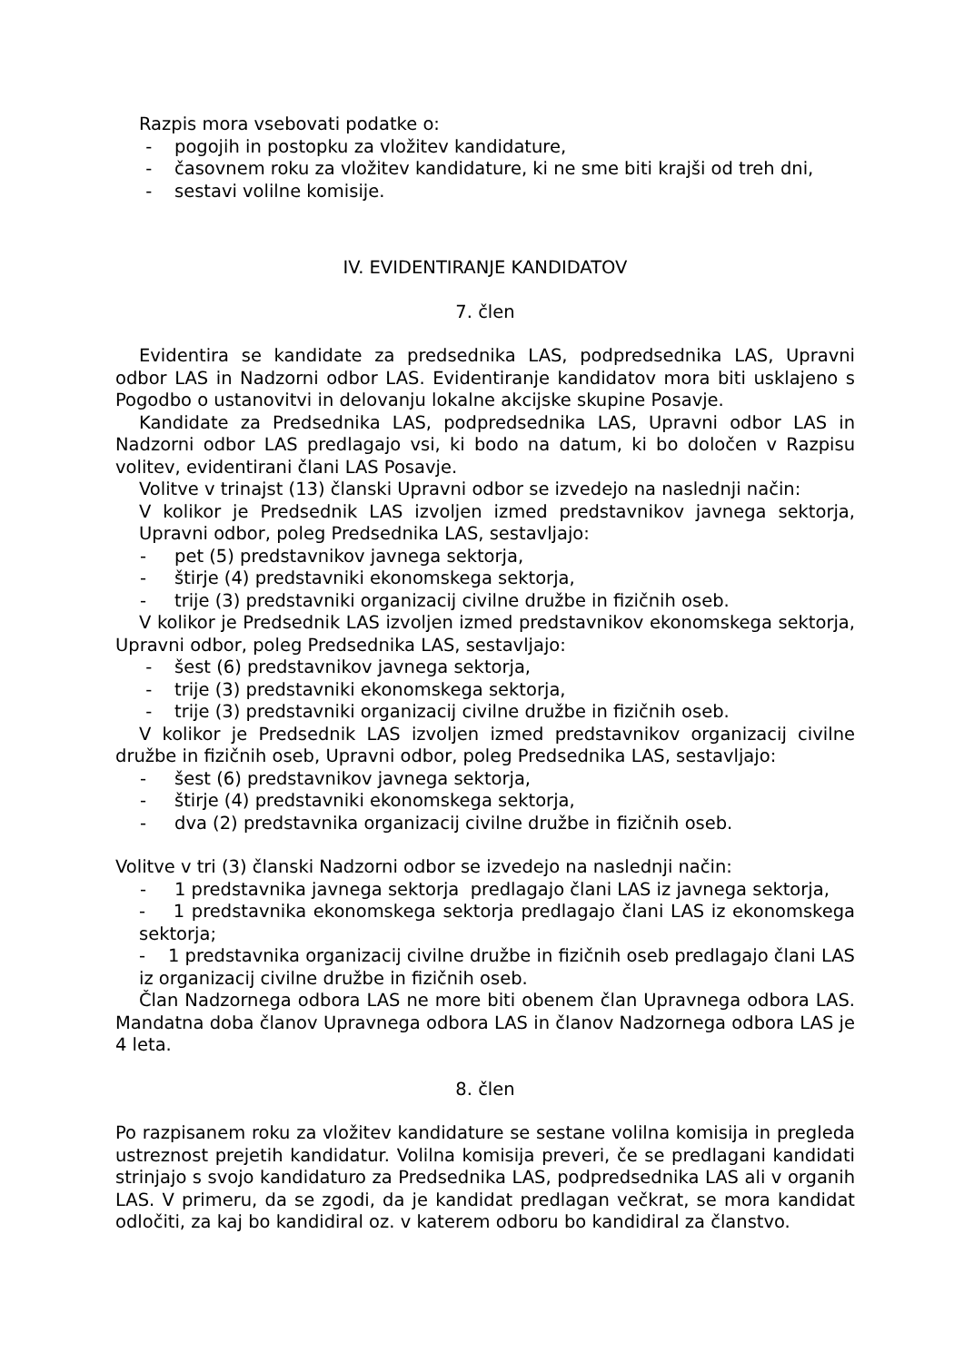Razpis mora vsebovati podatke o:
- pogojih in postopku za vložitev kandidature,
- časovnem roku za vložitev kandidature, ki ne sme biti krajši od treh dni,
- sestavi volilne komisije.
IV. EVIDENTIRANJE KANDIDATOV
7. člen
Evidentira se kandidate za predsednika LAS, podpredsednika LAS, Upravni odbor LAS in Nadzorni odbor LAS. Evidentiranje kandidatov mora biti usklajeno s Pogodbo o ustanovitvi in delovanju lokalne akcijske skupine Posavje.
Kandidate za Predsednika LAS, podpredsednika LAS, Upravni odbor LAS in Nadzorni odbor LAS predlagajo vsi, ki bodo na datum, ki bo določen v Razpisu volitev, evidentirani člani LAS Posavje.
Volitve v trinajst (13) članski Upravni odbor se izvedejo na naslednji način:
V kolikor je Predsednik LAS izvoljen izmed predstavnikov javnega sektorja, Upravni odbor, poleg Predsednika LAS, sestavljajo:
- pet (5) predstavnikov javnega sektorja,
- štirje (4) predstavniki ekonomskega sektorja,
- trije (3) predstavniki organizacij civilne družbe in fizičnih oseb.
V kolikor je Predsednik LAS izvoljen izmed predstavnikov ekonomskega sektorja, Upravni odbor, poleg Predsednika LAS, sestavljajo:
- šest (6) predstavnikov javnega sektorja,
- trije (3) predstavniki ekonomskega sektorja,
- trije (3) predstavniki organizacij civilne družbe in fizičnih oseb.
V kolikor je Predsednik LAS izvoljen izmed predstavnikov organizacij civilne družbe in fizičnih oseb, Upravni odbor, poleg Predsednika LAS, sestavljajo:
- šest (6) predstavnikov javnega sektorja,
- štirje (4) predstavniki ekonomskega sektorja,
- dva (2) predstavnika organizacij civilne družbe in fizičnih oseb.
Volitve v tri (3) članski Nadzorni odbor se izvedejo na naslednji način:
- 1 predstavnika javnega sektorja predlagajo člani LAS iz javnega sektorja,
- 1 predstavnika ekonomskega sektorja predlagajo člani LAS iz ekonomskega sektorja;
- 1 predstavnika organizacij civilne družbe in fizičnih oseb predlagajo člani LAS iz organizacij civilne družbe in fizičnih oseb.
Član Nadzornega odbora LAS ne more biti obenem član Upravnega odbora LAS. Mandatna doba članov Upravnega odbora LAS in članov Nadzornega odbora LAS je 4 leta.
8. člen
Po razpisanem roku za vložitev kandidature se sestane volilna komisija in pregleda ustreznost prejetih kandidatur. Volilna komisija preveri, če se predlagani kandidati strinjajo s svojo kandidaturo za Predsednika LAS, podpredsednika LAS ali v organih LAS. V primeru, da se zgodi, da je kandidat predlagan večkrat, se mora kandidat odločiti, za kaj bo kandidiral oz. v katerem odboru bo kandidiral za članstvo.